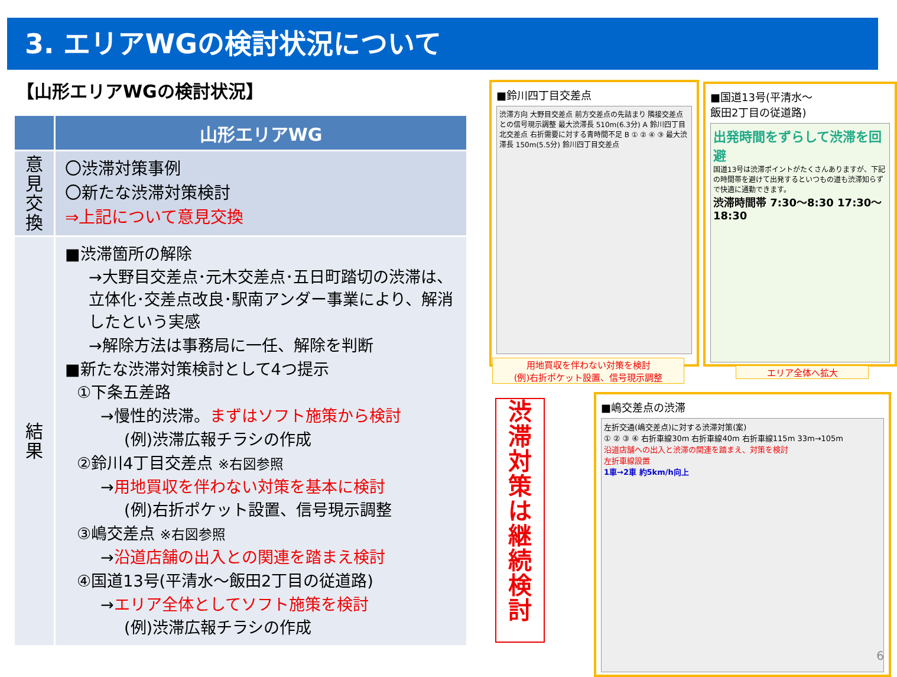3. エリアWGの検討状況について
【山形エリアWGの検討状況】
| | 山形エリアWG |
| --- | --- |
| 意 見 交 換 | 〇渋滞対策事例 〇新たな渋滞対策検討 ⇒上記について意見交換 |
| 結 果 | ■渋滞箇所の解除 →大野目交差点･元木交差点･五日町踏切の渋滞は、立体化･交差点改良･駅南アンダー事業により、解消したという実感 →解除方法は事務局に一任、解除を判断 ■新たな渋滞対策検討として4つ提示 ①下条五差路 →慢性的渋滞。 まずはソフト施策から検討 (例)渋滞広報チラシの作成 ②鈴川4丁目交差点 ※右図参照 → 用地買収を伴わない対策を基本に検討 (例)右折ポケット設置、信号現示調整 ③嶋交差点 ※右図参照 → 沿道店舗の出入との関連を踏まえ検討 ④国道13号(平清水～飯田2丁目の従道路) → エリア全体としてソフト施策を検討 (例)渋滞広報チラシの作成 |
渋
滞
対
策
は
継
続
検
討
■鈴川四丁目交差点
渋滞方向 大野目交差点 前方交差点の先詰まり 隣接交差点との信号現示調整 最大渋滞長 510m(6.3分) A 鈴川四丁目北交差点 右折需要に対する青時間不足 B ① ② ④ ③ 最大渋滞長 150m(5.5分) 鈴川四丁目交差点
用地買収を伴わない対策を検討
(例)右折ポケット設置、信号現示調整
■国道13号(平清水～
飯田2丁目の従道路)
出発時間をずらして渋滞を回避
国道13号は渋滞ポイントがたくさんありますが、下記の時間帯を避けて出発するといつもの道も渋滞知らずで快適に通勤できます。
渋滞時間帯 7:30～8:30 17:30～18:30
エリア全体へ拡大
■嶋交差点の渋滞
左折交通(嶋交差点)に対する渋滞対策(案)
① ② ③ ④ 右折車線30m 右折車線40m 右折車線115m 33m→105m
沿道店舗への出入と渋滞の関連を踏まえ、対策を検討
左折車線設置
1車→2車 約5km/h向上
6